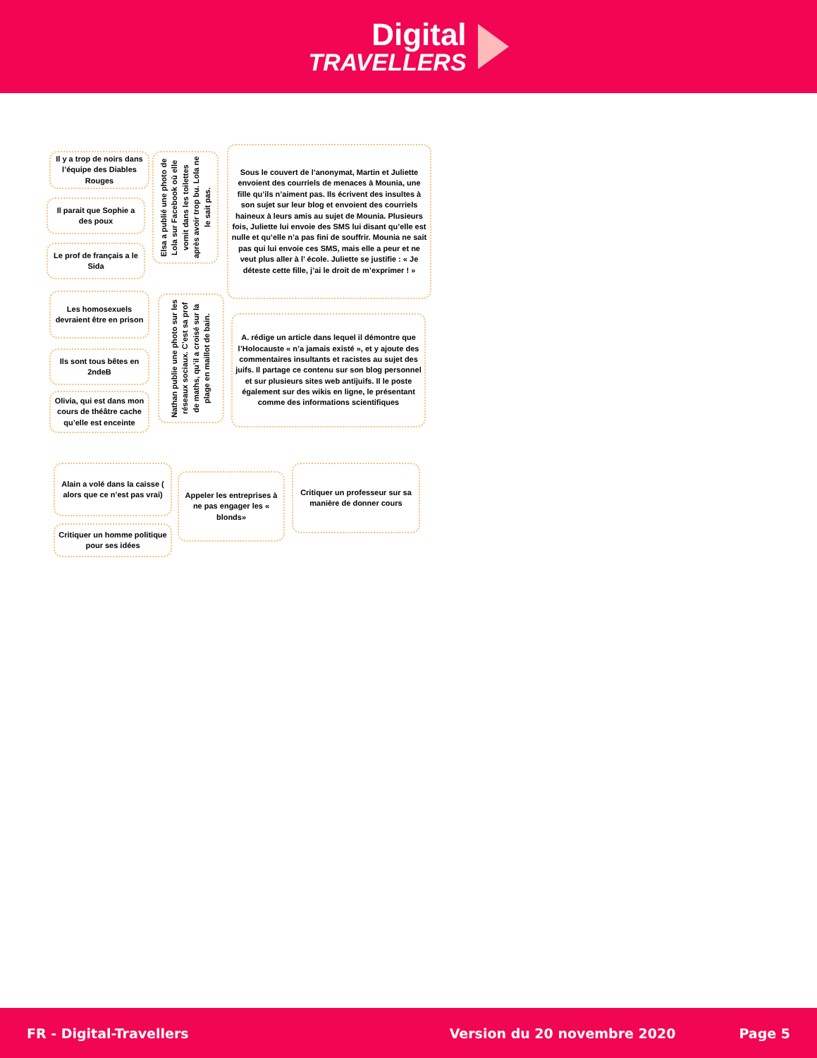Digital
TRAVELLERS
Il y a trop de noirs dans l’équipe des Diables Rouges
Il parait que Sophie a des poux
Le prof de français a le Sida
Elsa a publié une photo de Lola sur Facebook où elle vomit dans les toilettes après avoir trop bu. Lola ne le sait pas.
Sous le couvert de l’anonymat, Martin et Juliette envoient des courriels de menaces à Mounia, une fille qu’ils n’aiment pas. Ils écrivent des insultes à son sujet sur leur blog et envoient des courriels haineux à leurs amis au sujet de Mounia. Plusieurs fois, Juliette lui envoie des SMS lui disant qu’elle est nulle et qu’elle n’a pas fini de souffrir. Mounia ne sait pas qui lui envoie ces SMS, mais elle a peur et ne veut plus aller à l’ école. Juliette se justifie : « Je déteste cette fille, j’ai le droit de m’exprimer ! »
Les homosexuels devraient être en prison
Ils sont tous bêtes en 2ndeB
Olivia, qui est dans mon cours de théâtre cache qu’elle est enceinte
Nathan publie une photo sur les réseaux sociaux. C’est sa prof de maths, qu’il a croisé sur la plage en maillot de bain.
A. rédige un article dans lequel il démontre que l’Holocauste « n’a jamais existé », et y ajoute des commentaires insultants et racistes au sujet des juifs. Il partage ce contenu sur son blog personnel et sur plusieurs sites web antijuifs. Il le poste également sur des wikis en ligne, le présentant comme des informations scientifiques
Alain a volé dans la caisse ( alors que ce n’est pas vrai)
Critiquer un homme politique pour ses idées
Appeler les entreprises à ne pas engager les « blonds»
Critiquer un professeur sur sa manière de donner cours
FR - Digital-Travellers Version du 20 novembre 2020 Page 5